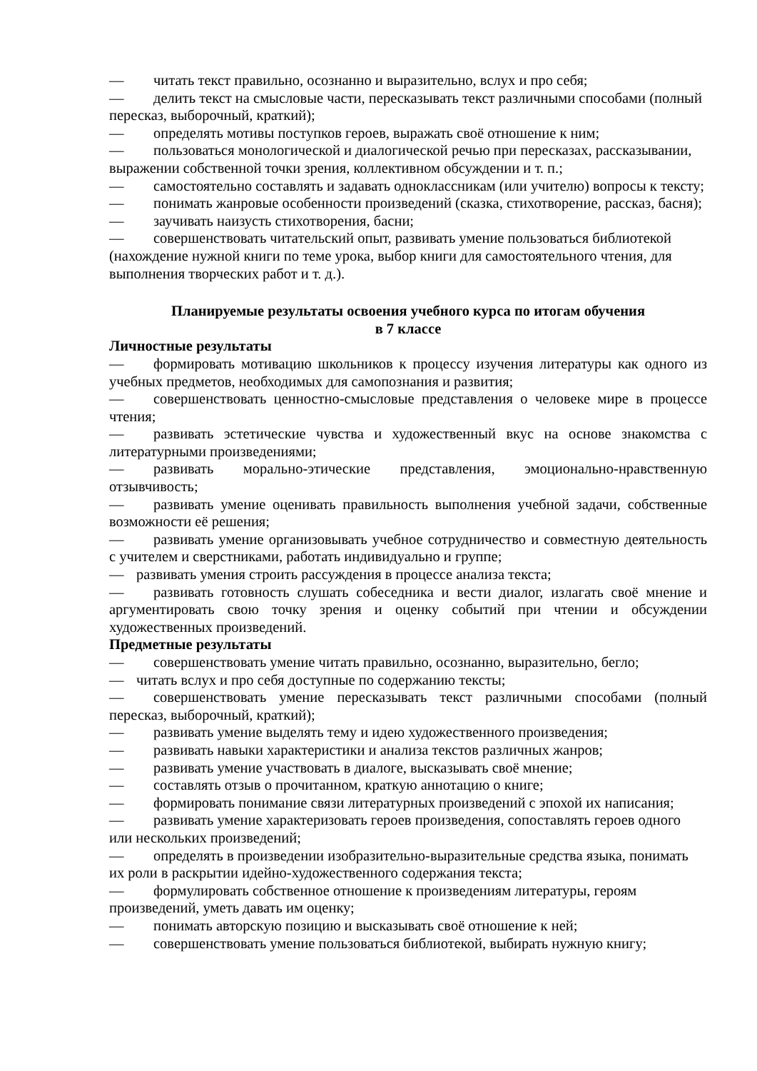— читать текст правильно, осознанно и выразительно, вслух и про себя;
— делить текст на смысловые части, пересказывать текст различными способами (полный пересказ, выборочный, краткий);
— определять мотивы поступков героев, выражать своё отношение к ним;
— пользоваться монологической и диалогической речью при пересказах, рассказывании, выражении собственной точки зрения, коллективном обсуждении и т. п.;
— самостоятельно составлять и задавать одноклассникам (или учителю) вопросы к тексту;
— понимать жанровые особенности произведений (сказка, стихотворение, рассказ, басня);
— заучивать наизусть стихотворения, басни;
— совершенствовать читательский опыт, развивать умение пользоваться библиотекой (нахождение нужной книги по теме урока, выбор книги для самостоятельного чтения, для выполнения творческих работ и т. д.).
Планируемые результаты освоения учебного курса по итогам обучения
в 7 классе
Личностные результаты
— формировать мотивацию школьников к процессу изучения литературы как одного из учебных предметов, необходимых для самопознания и развития;
— совершенствовать ценностно-смысловые представления о человеке мире в процессе чтения;
— развивать эстетические чувства и художественный вкус на основе знакомства с литературными произведениями;
— развивать морально-этические представления, эмоционально-нравственную отзывчивость;
— развивать умение оценивать правильность выполнения учебной задачи, собственные возможности её решения;
— развивать умение организовывать учебное сотрудничество и совместную деятельность с учителем и сверстниками, работать индивидуально и группе;
— развивать умения строить рассуждения в процессе анализа текста;
— развивать готовность слушать собеседника и вести диалог, излагать своё мнение и аргументировать свою точку зрения и оценку событий при чтении и обсуждении художественных произведений.
Предметные результаты
— совершенствовать умение читать правильно, осознанно, выразительно, бегло;
— читать вслух и про себя доступные по содержанию тексты;
— совершенствовать умение пересказывать текст различными способами (полный пересказ, выборочный, краткий);
— развивать умение выделять тему и идею художественного произведения;
— развивать навыки характеристики и анализа текстов различных жанров;
— развивать умение участвовать в диалоге, высказывать своё мнение;
— составлять отзыв о прочитанном, краткую аннотацию о книге;
— формировать понимание связи литературных произведений с эпохой их написания;
— развивать умение характеризовать героев произведения, сопоставлять героев одного или нескольких произведений;
— определять в произведении изобразительно-выразительные средства языка, понимать их роли в раскрытии идейно-художественного содержания текста;
— формулировать собственное отношение к произведениям литературы, героям произведений, уметь давать им оценку;
— понимать авторскую позицию и высказывать своё отношение к ней;
— совершенствовать умение пользоваться библиотекой, выбирать нужную книгу;